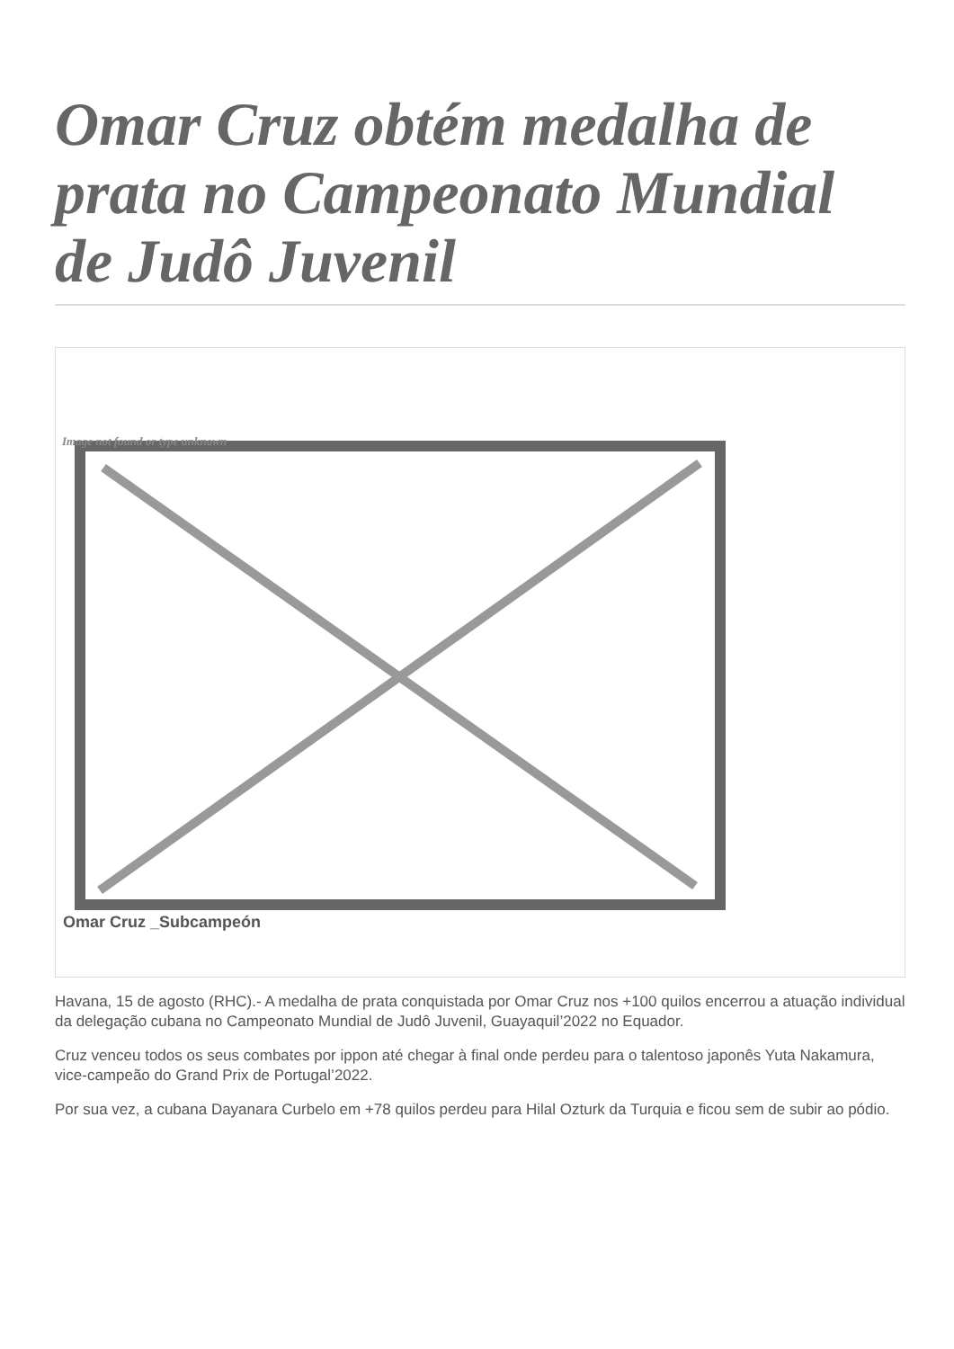Omar Cruz obtém medalha de prata no Campeonato Mundial de Judô Juvenil
Image not found or type unknown
Omar Cruz _Subcampeón
Havana, 15 de agosto (RHC).- A medalha de prata conquistada por Omar Cruz nos +100 quilos encerrou a atuação individual da delegação cubana no Campeonato Mundial de Judô Juvenil, Guayaquil’2022 no Equador.
Cruz venceu todos os seus combates por ippon até chegar à final onde perdeu para o talentoso japonês Yuta Nakamura, vice-campeão do Grand Prix de Portugal’2022.
Por sua vez, a cubana Dayanara Curbelo em +78 quilos perdeu para Hilal Ozturk da Turquia e ficou sem de subir ao pódio.